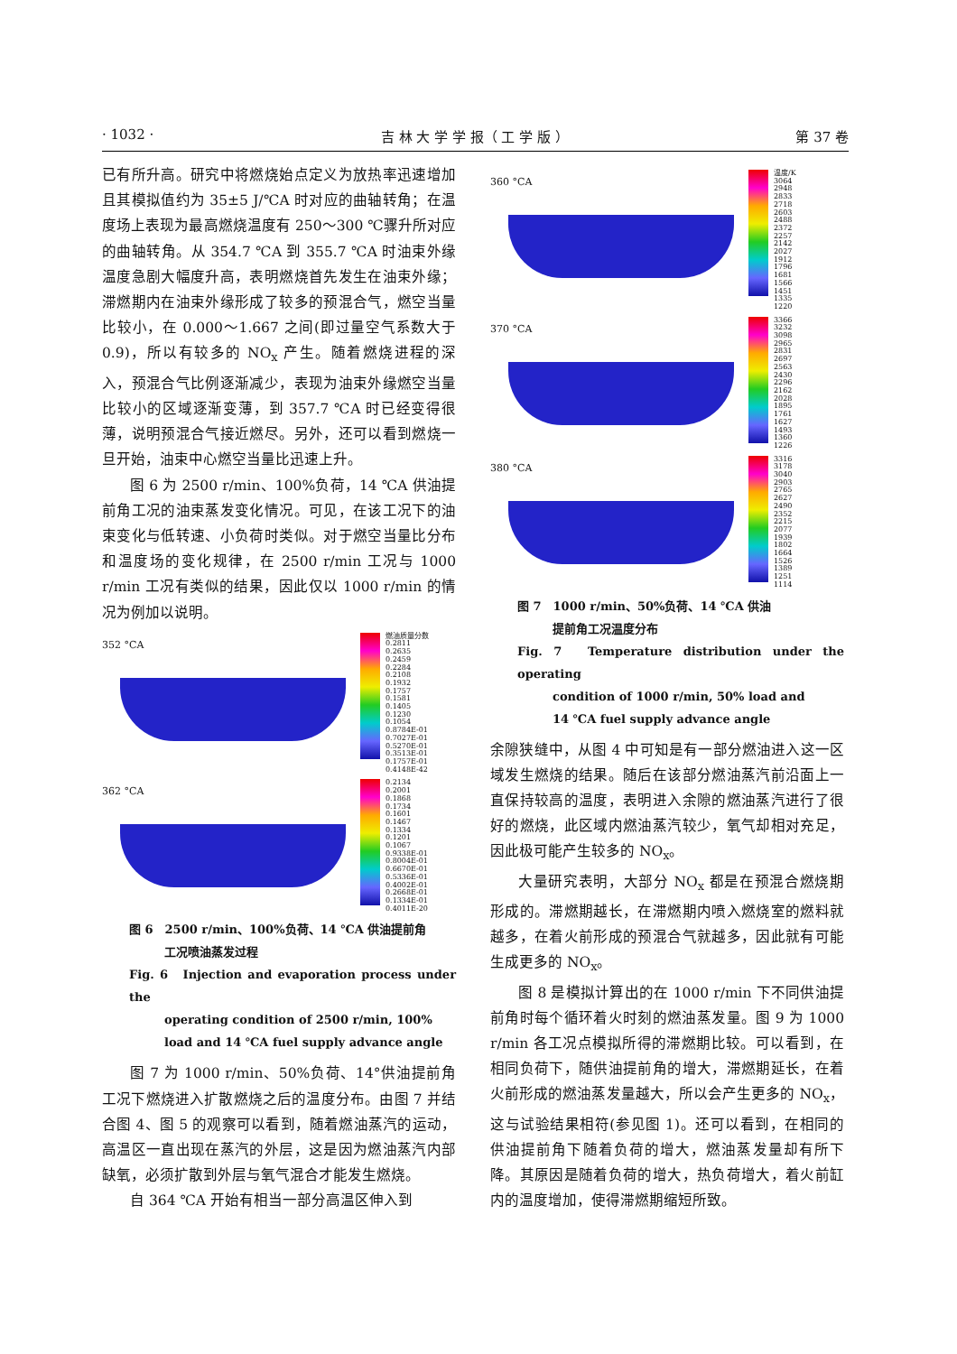· 1032 · 吉 林 大 学 学 报（ 工 学 版 ） 第 37 卷
已有所升高。研究中将燃烧始点定义为放热率迅速增加且其模拟值约为 35±5 J/℃A 时对应的曲轴转角；在温度场上表现为最高燃烧温度有 250～300 ℃骤升所对应的曲轴转角。从 354.7 ℃A 到 355.7 ℃A 时油束外缘温度急剧大幅度升高，表明燃烧首先发生在油束外缘；滞燃期内在油束外缘形成了较多的预混合气，燃空当量比较小，在 0.000～1.667 之间(即过量空气系数大于 0.9)，所以有较多的 NO<sub>x</sub> 产生。随着燃烧进程的深入，预混合气比例逐渐减少，表现为油束外缘燃空当量比较小的区域逐渐变薄，到 357.7 ℃A 时已经变得很薄，说明预混合气接近燃尽。另外，还可以看到燃烧一旦开始，油束中心燃空当量比迅速上升。
图 6 为 2500 r/min、100%负荷，14 ℃A 供油提前角工况的油束蒸发变化情况。可见，在该工况下的油束变化与低转速、小负荷时类似。对于燃空当量比分布和温度场的变化规律，在 2500 r/min 工况与 1000 r/min 工况有类似的结果，因此仅以 1000 r/min 的情况为例加以说明。
352 °CA
燃油质量分数
0.2811
0.2635
0.2459
0.2284
0.2108
0.1932
0.1757
0.1581
0.1405
0.1230
0.1054
0.8784E-01
0.7027E-01
0.5270E-01
0.3513E-01
0.1757E-01
0.4148E-42
362 °CA
0.2134
0.2001
0.1868
0.1734
0.1601
0.1467
0.1334
0.1201
0.1067
0.9338E-01
0.8004E-01
0.6670E-01
0.5336E-01
0.4002E-01
0.2668E-01
0.1334E-01
0.4011E-20
图 6　2500 r/min、100%负荷、14 ℃A 供油提前角
　　　工况喷油蒸发过程
Fig. 6　Injection and evaporation process under the
　　　operating condition of 2500 r/min, 100%
　　　load and 14 ℃A fuel supply advance angle
图 7 为 1000 r/min、50%负荷、14°供油提前角工况下燃烧进入扩散燃烧之后的温度分布。由图 7 并结合图 4、图 5 的观察可以看到，随着燃油蒸汽的运动，高温区一直出现在蒸汽的外层，这是因为燃油蒸汽内部缺氧，必须扩散到外层与氧气混合才能发生燃烧。
自 364 ℃A 开始有相当一部分高温区伸入到
360 °CA
温度/K
3064
2948
2833
2718
2603
2488
2372
2257
2142
2027
1912
1796
1681
1566
1451
1335
1220
370 °CA
3366
3232
3098
2965
2831
2697
2563
2430
2296
2162
2028
1895
1761
1627
1493
1360
1226
380 °CA
3316
3178
3040
2903
2765
2627
2490
2352
2215
2077
1939
1802
1664
1526
1389
1251
1114
图 7　1000 r/min、50%负荷、14 ℃A 供油
　　　提前角工况温度分布
Fig. 7　Temperature distribution under the operating
　　　condition of 1000 r/min, 50% load and
　　　14 ℃A fuel supply advance angle
余隙狭缝中，从图 4 中可知是有一部分燃油进入这一区域发生燃烧的结果。随后在该部分燃油蒸汽前沿面上一直保持较高的温度，表明进入余隙的燃油蒸汽进行了很好的燃烧，此区域内燃油蒸汽较少，氧气却相对充足，因此极可能产生较多的 NO<sub>x</sub>。
大量研究表明，大部分 NO<sub>x</sub> 都是在预混合燃烧期形成的。滞燃期越长，在滞燃期内喷入燃烧室的燃料就越多，在着火前形成的预混合气就越多，因此就有可能生成更多的 NO<sub>x</sub>。
图 8 是模拟计算出的在 1000 r/min 下不同供油提前角时每个循环着火时刻的燃油蒸发量。图 9 为 1000 r/min 各工况点模拟所得的滞燃期比较。可以看到，在相同负荷下，随供油提前角的增大，滞燃期延长，在着火前形成的燃油蒸发量越大，所以会产生更多的 NO<sub>x</sub>，这与试验结果相符(参见图 1)。还可以看到，在相同的供油提前角下随着负荷的增大，燃油蒸发量却有所下降。其原因是随着负荷的增大，热负荷增大，着火前缸内的温度增加，使得滞燃期缩短所致。